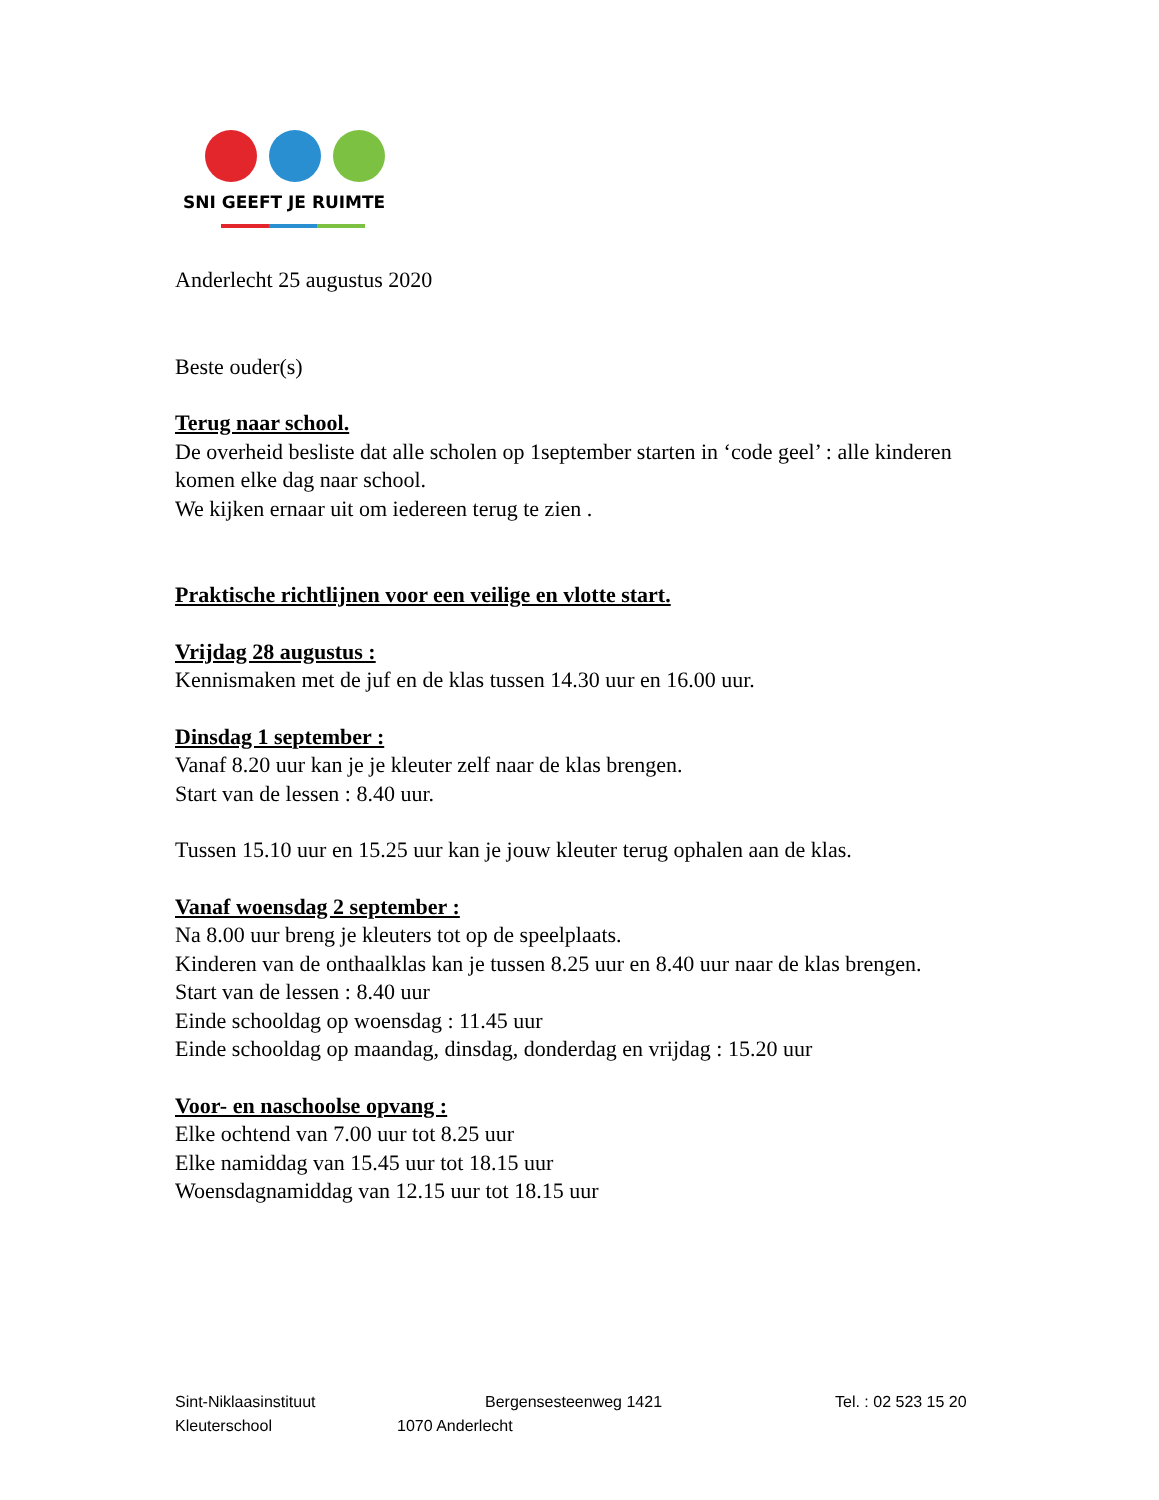SNI GEEFT JE RUIMTE
Anderlecht 25 augustus 2020
Beste ouder(s)
Terug naar school.
De overheid besliste dat alle scholen op 1september starten in ‘code geel’ : alle kinderen komen elke dag naar school.
We kijken ernaar uit om iedereen terug te zien .
Praktische richtlijnen voor een veilige en vlotte start.
Vrijdag 28 augustus :
Kennismaken met de juf en de klas tussen 14.30 uur en 16.00 uur.
Dinsdag 1 september :
Vanaf 8.20 uur kan je je kleuter zelf naar de klas brengen.
Start van de lessen : 8.40 uur.
Tussen 15.10 uur en 15.25 uur kan je jouw kleuter terug ophalen aan de klas.
Vanaf woensdag 2 september :
Na 8.00 uur breng je kleuters tot op de speelplaats.
Kinderen van de onthaalklas kan je tussen 8.25 uur en 8.40 uur naar de klas brengen.
Start van de lessen : 8.40 uur
Einde schooldag op woensdag : 11.45 uur
Einde schooldag op maandag, dinsdag, donderdag en vrijdag : 15.20 uur
Voor- en naschoolse opvang :
Elke ochtend van 7.00 uur tot 8.25 uur
Elke namiddag van 15.45 uur tot 18.15 uur
Woensdagnamiddag van 12.15 uur tot 18.15 uur
Sint-Niklaasinstituut Bergensesteenweg 1421 Tel. : 02 523 15 20
Kleuterschool 1070 Anderlecht